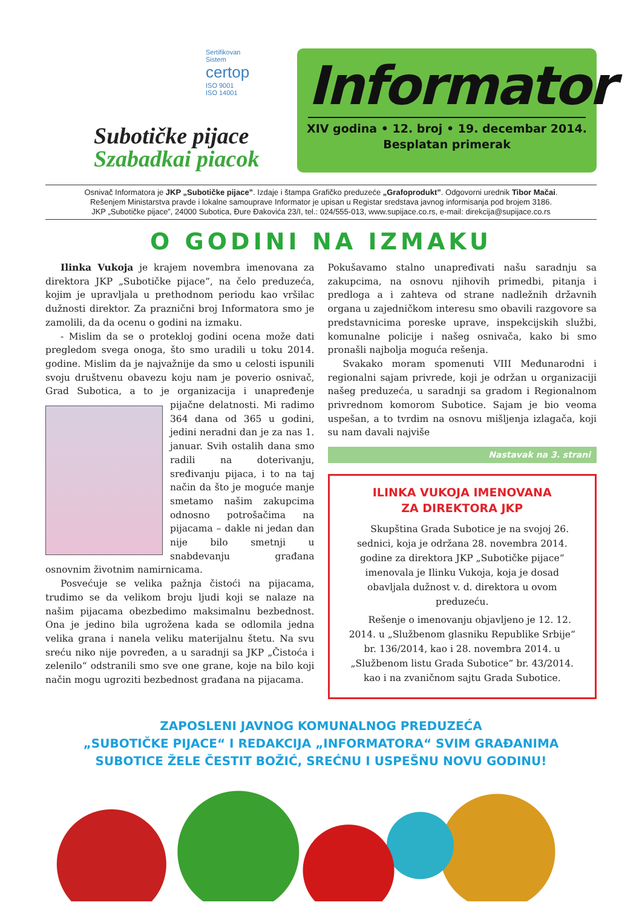Sertifikovan
Sistem
certop
ISO 9001
ISO 14001
Subotičke pijace
Szabadkai piacok
Informator
XIV godina • 12. broj • 19. decembar 2014.
Besplatan primerak
Osnivač Informatora je JKP „Subotičke pijace”. Izdaje i štampa Grafičko preduzeće „Grafoprodukt”. Odgovorni urednik Tibor Mačai.
Rešenjem Ministarstva pravde i lokalne samouprave Informator je upisan u Registar sredstava javnog informisanja pod brojem 3186.
JKP „Subotičke pijace”, 24000 Subotica, Đure Đakovića 23/I, tel.: 024/555-013, www.supijace.co.rs, e-mail: direkcija@supijace.co.rs
O GODINI NA IZMAKU
Ilinka Vukoja je krajem novembra imenovana za direktora JKP „Subotičke pijace“, na čelo preduzeća, kojim je upravljala u prethodnom periodu kao vršilac dužnosti direktor. Za praznični broj Informatora smo je zamolili, da da ocenu o godini na izmaku.
- Mislim da se o protekloj godini ocena može dati pregledom svega onoga, što smo uradili u toku 2014. godine. Mislim da je najvažnije da smo u celosti ispunili svoju društvenu obavezu koju nam je poverio osnivač, Grad Subotica, a to je organizacija i unapređenje pijačne delatnosti. Mi radimo 364 dana od 365 u godini, jedini neradni dan je za nas 1. januar. Svih ostalih dana smo radili na doterivanju, sređivanju pijaca, i to na taj način da što je moguće manje smetamo našim zakupcima odnosno potrošačima na pijacama – dakle ni jedan dan nije bilo smetnji u snabdevanju građana osnovnim životnim namirnicama.
Posvećuje se velika pažnja čistoći na pijacama, trudimo se da velikom broju ljudi koji se nalaze na našim pijacama obezbedimo maksimalnu bezbednost. Ona je jedino bila ugrožena kada se odlomila jedna velika grana i nanela veliku materijalnu štetu. Na svu sreću niko nije povređen, a u saradnji sa JKP „Čistoća i zelenilo“ odstranili smo sve one grane, koje na bilo koji način mogu ugroziti bezbednost građana na pijacama.
Pokušavamo stalno unapređivati našu saradnju sa zakupcima, na osnovu njihovih primedbi, pitanja i predloga a i zahteva od strane nadležnih državnih organa u zajedničkom interesu smo obavili razgovore sa predstavnicima poreske uprave, inspekcijskih službi, komunalne policije i našeg osnivača, kako bi smo pronašli najbolja moguća rešenja.
Svakako moram spomenuti VIII Međunarodni i regionalni sajam privrede, koji je održan u organizaciji našeg preduzeća, u saradnji sa gradom i Regionalnom privrednom komorom Subotice. Sajam je bio veoma uspešan, a to tvrdim na osnovu mišljenja izlagača, koji su nam davali najviše
Nastavak na 3. strani
ILINKA VUKOJA IMENOVANA
ZA DIREKTORA JKP
Skupština Grada Subotice je na svojoj 26. sednici, koja je održana 28. novembra 2014. godine za direktora JKP „Subotičke pijace“ imenovala je Ilinku Vukoja, koja je dosad obavljala dužnost v. d. direktora u ovom preduzeću.
Rešenje o imenovanju objavljeno je 12. 12. 2014. u „Službenom glasniku Republike Srbije“ br. 136/2014, kao i 28. novembra 2014. u „Službenom listu Grada Subotice“ br. 43/2014. kao i na zvaničnom sajtu Grada Subotice.
ZAPOSLENI JAVNOG KOMUNALNOG PREDUZEĆA
„SUBOTIČKE PIJACE“ I REDAKCIJA „INFORMATORA“ SVIM GRAĐANIMA
SUBOTICE ŽELE ČESTIT BOŽIĆ, SREĆNU I USPEŠNU NOVU GODINU!